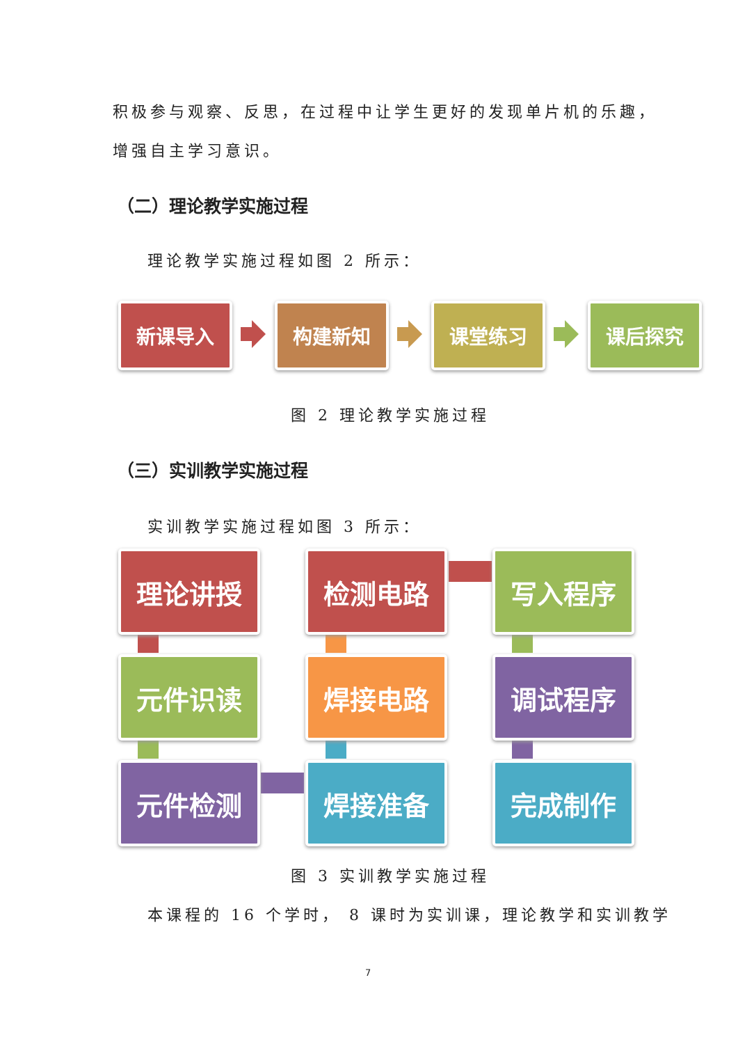积极参与观察、反思，在过程中让学生更好的发现单片机的乐趣，
增强自主学习意识。
（二）理论教学实施过程
理论教学实施过程如图 2 所示：
新课导入 构建新知 课堂练习 课后探究
图 2 理论教学实施过程
（三）实训教学实施过程
实训教学实施过程如图 3 所示：
理论讲授 检测电路 写入程序
元件识读 焊接电路 调试程序
元件检测 焊接准备 完成制作
图 3 实训教学实施过程
本课程的 16 个学时， 8 课时为实训课，理论教学和实训教学
7